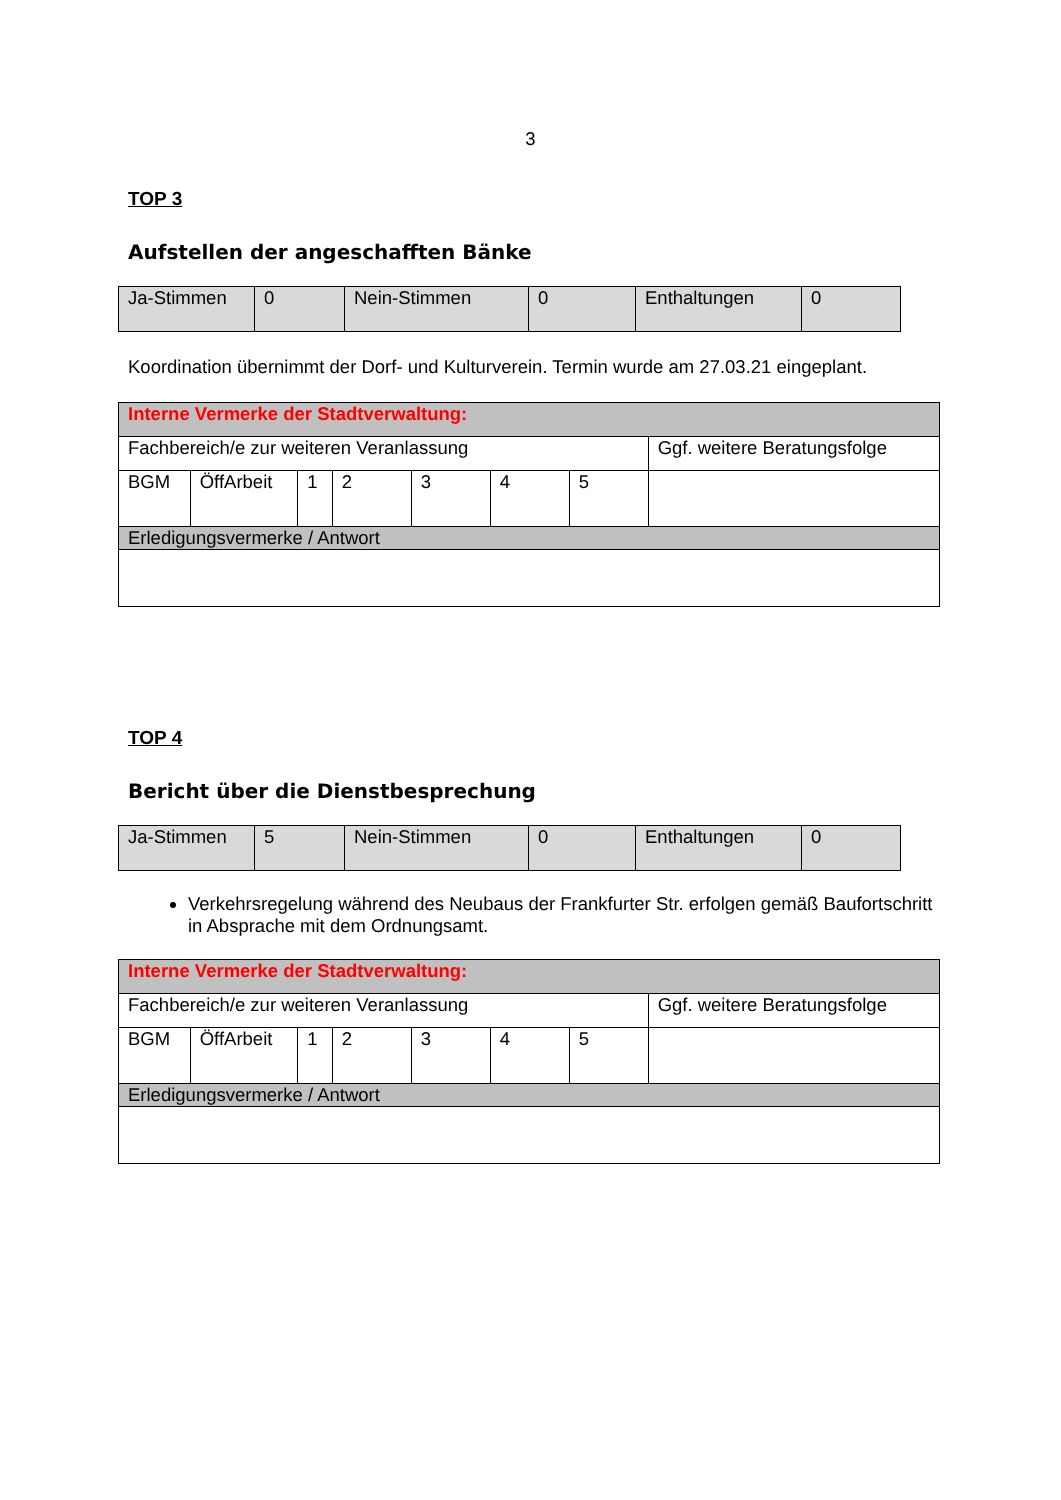3
TOP 3
Aufstellen der angeschafften Bänke
| Ja-Stimmen | 0 | Nein-Stimmen | 0 | Enthaltungen | 0 |
Koordination übernimmt der Dorf- und Kulturverein. Termin wurde am 27.03.21 eingeplant.
| Interne Vermerke der Stadtverwaltung: | | | | | | | |
| Fachbereich/e zur weiteren Veranlassung | | | | | | | Ggf. weitere Beratungsfolge |
| BGM | ÖffArbeit | 1 | 2 | 3 | 4 | 5 | |
| Erledigungsvermerke / Antwort | | | | | | | |
TOP 4
Bericht über die Dienstbesprechung
| Ja-Stimmen | 5 | Nein-Stimmen | 0 | Enthaltungen | 0 |
Verkehrsregelung während des Neubaus der Frankfurter Str. erfolgen gemäß Baufortschritt in Absprache mit dem Ordnungsamt.
| Interne Vermerke der Stadtverwaltung: | | | | | | | |
| Fachbereich/e zur weiteren Veranlassung | | | | | | | Ggf. weitere Beratungsfolge |
| BGM | ÖffArbeit | 1 | 2 | 3 | 4 | 5 | |
| Erledigungsvermerke / Antwort | | | | | | | |